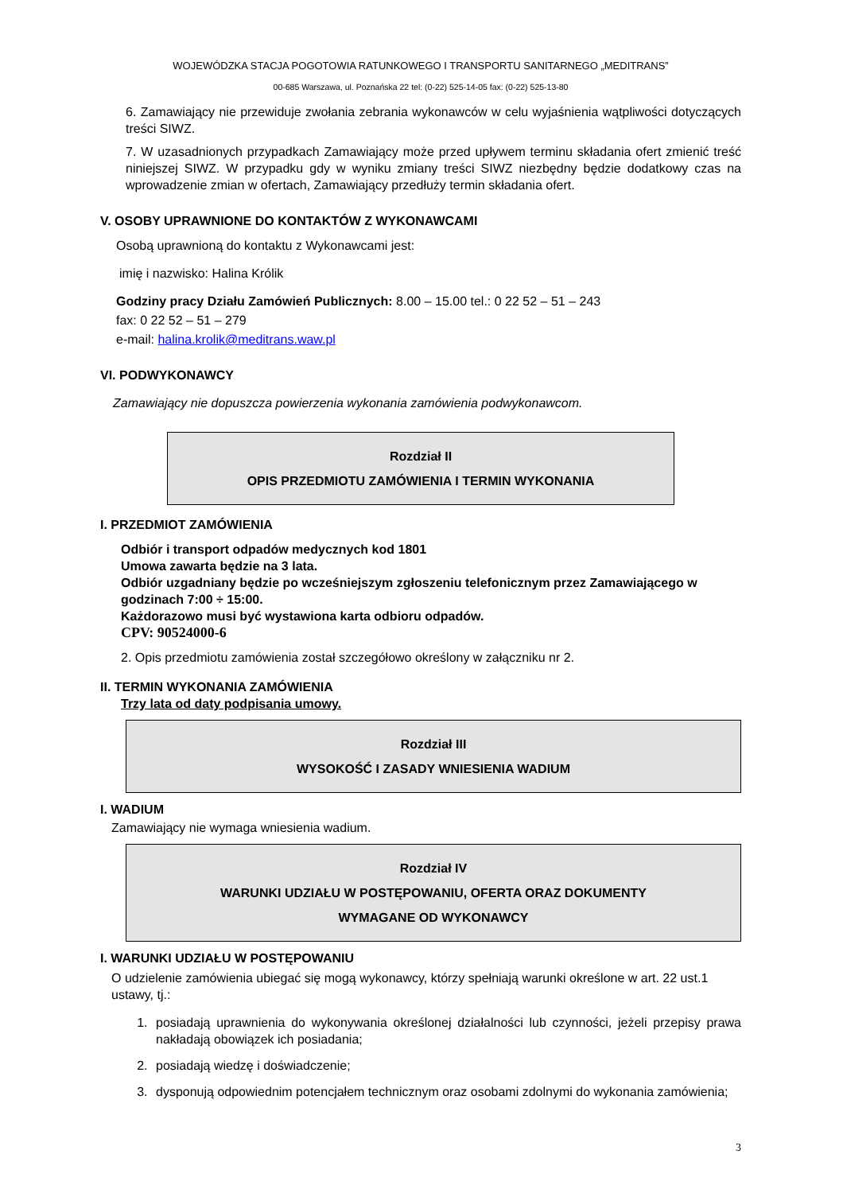WOJEWÓDZKA STACJA POGOTOWIA RATUNKOWEGO I TRANSPORTU SANITARNEGO „MEDITRANS”
00-685 Warszawa, ul. Poznańska 22 tel: (0-22) 525-14-05 fax: (0-22) 525-13-80
6. Zamawiający nie przewiduje zwołania zebrania wykonawców w celu wyjaśnienia wątpliwości dotyczących treści SIWZ.
7. W uzasadnionych przypadkach Zamawiający może przed upływem terminu składania ofert zmienić treść niniejszej SIWZ. W przypadku gdy w wyniku zmiany treści SIWZ niezbędny będzie dodatkowy czas na wprowadzenie zmian w ofertach, Zamawiający przedłuży termin składania ofert.
V. OSOBY UPRAWNIONE DO KONTAKTÓW Z WYKONAWCAMI
Osobą uprawnioną do kontaktu z Wykonawcami jest:
imię i nazwisko: Halina Królik
Godziny pracy Działu Zamówień Publicznych: 8.00 – 15.00 tel.: 0 22 52 – 51 – 243
fax: 0 22 52 – 51 – 279
e-mail: halina.krolik@meditrans.waw.pl
VI. PODWYKONAWCY
Zamawiający nie dopuszcza powierzenia wykonania zamówienia podwykonawcom.
Rozdział II
OPIS PRZEDMIOTU ZAMÓWIENIA I TERMIN WYKONANIA
I. PRZEDMIOT ZAMÓWIENIA
Odbiór i transport odpadów medycznych kod 1801
Umowa zawarta będzie na 3 lata.
Odbiór uzgadniany będzie po wcześniejszym zgłoszeniu telefonicznym przez Zamawiającego w godzinach 7:00 ÷ 15:00.
Każdorazowo musi być wystawiona karta odbioru odpadów.
CPV: 90524000-6
2. Opis przedmiotu zamówienia został szczegółowo określony w załączniku nr 2.
II. TERMIN WYKONANIA ZAMÓWIENIA
Trzy lata od daty podpisania umowy.
Rozdział III
WYSOKOŚĆ I ZASADY WNIESIENIA WADIUM
I. WADIUM
Zamawiający nie wymaga wniesienia wadium.
Rozdział IV
WARUNKI UDZIAŁU W POSTĘPOWANIU, OFERTA ORAZ DOKUMENTY
WYMAGANE OD WYKONAWCY
I. WARUNKI UDZIAŁU W POSTĘPOWANIU
O udzielenie zamówienia ubiegać się mogą wykonawcy, którzy spełniają warunki określone w art. 22 ust.1 ustawy, tj.:
1. posiadają uprawnienia do wykonywania określonej działalności lub czynności, jeżeli przepisy prawa nakładają obowiązek ich posiadania;
2. posiadają wiedzę i doświadczenie;
3. dysponują odpowiednim potencjałem technicznym oraz osobami zdolnymi do wykonania zamówienia;
3